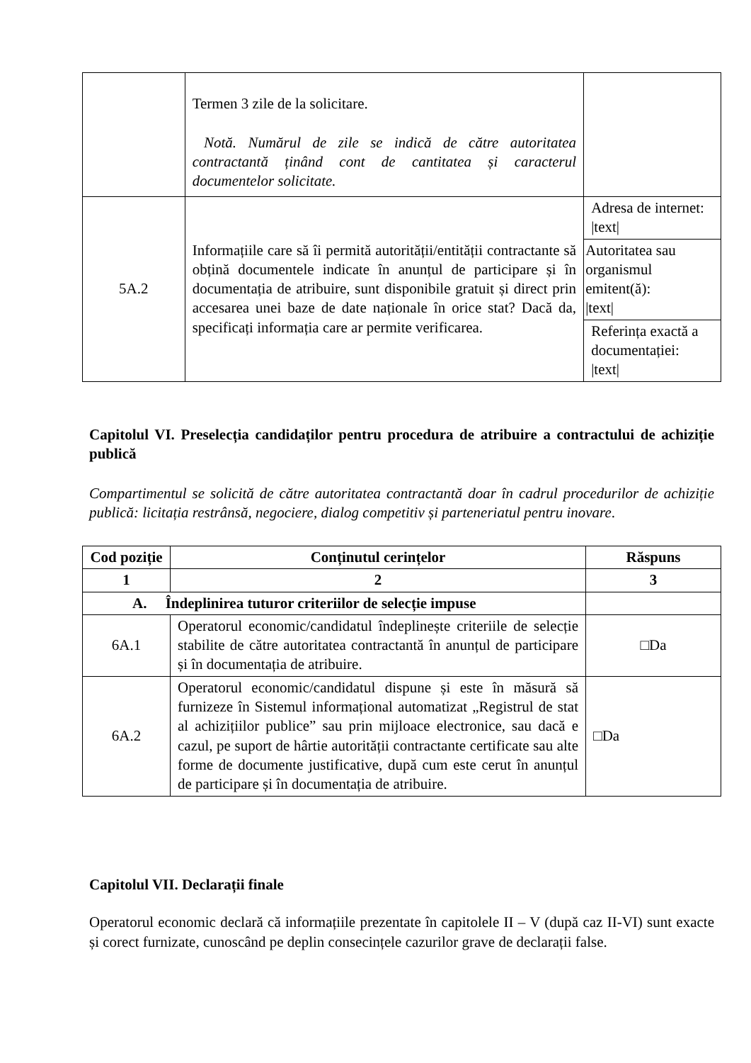| | Termen 3 zile de la solicitare. Notă. Numărul de zile se indică de către autoritatea contractantă ținând cont de cantitatea și caracterul documentelor solicitate. | |
| 5A.2 | Informațiile care să îi permită autorității/entității contractante să obțină documentele indicate în anunțul de participare și în documentația de atribuire, sunt disponibile gratuit și direct prin accesarea unei baze de date naționale în orice stat? Dacă da, specificați informația care ar permite verificarea. | Adresa de internet: /text/ |
| | | Autoritatea sau organismul emitent(ă): /text/ |
| | | Referința exactă a documentației: /text/ |
Capitolul VI. Preselecția candidaților pentru procedura de atribuire a contractului de achiziție publică
Compartimentul se solicită de către autoritatea contractantă doar în cadrul procedurilor de achiziție publică: licitația restrânsă, negociere, dialog competitiv și parteneriatul pentru inovare.
| Cod poziție | Conținutul cerințelor | Răspuns |
| --- | --- | --- |
| 1 | 2 | 3 |
| A. Îndeplinirea tuturor criteriilor de selecție impuse | | |
| 6A.1 | Operatorul economic/candidatul îndeplinește criteriile de selecție stabilite de către autoritatea contractantă în anunțul de participare și în documentația de atribuire. | □Da |
| 6A.2 | Operatorul economic/candidatul dispune și este în măsură să furnizeze în Sistemul informațional automatizat „Registrul de stat al achizițiilor publice” sau prin mijloace electronice, sau dacă e cazul, pe suport de hârtie autorității contractante certificate sau alte forme de documente justificative, după cum este cerut în anunțul de participare și în documentația de atribuire. | □Da |
Capitolul VII. Declarații finale
Operatorul economic declară că informațiile prezentate în capitolele II – V (după caz II-VI) sunt exacte și corect furnizate, cunoscând pe deplin consecințele cazurilor grave de declarații false.